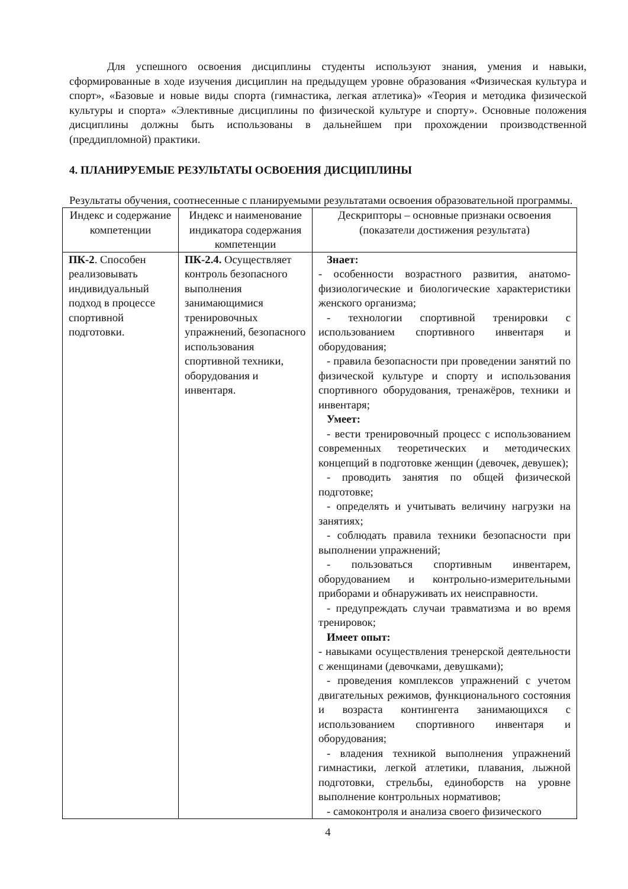Для успешного освоения дисциплины студенты используют знания, умения и навыки, сформированные в ходе изучения дисциплин на предыдущем уровне образования «Физическая культура и спорт», «Базовые и новые виды спорта (гимнастика, легкая атлетика)» «Теория и методика физической культуры и спорта» «Элективные дисциплины по физической культуре и спорту». Основные положения дисциплины должны быть использованы в дальнейшем при прохождении производственной (преддипломной) практики.
4. ПЛАНИРУЕМЫЕ РЕЗУЛЬТАТЫ ОСВОЕНИЯ ДИСЦИПЛИНЫ
Результаты обучения, соотнесенные с планируемыми результатами освоения образовательной программы.
| Индекс и содержание компетенции | Индекс и наименование индикатора содержания компетенции | Дескрипторы – основные признаки освоения (показатели достижения результата) |
| --- | --- | --- |
| ПК-2 . Способен реализовывать индивидуальный подход в процессе спортивной подготовки. | ПК-2.4. Осуществляет контроль безопасного выполнения занимающимися тренировочных упражнений, безопасного использования спортивной техники, оборудования и инвентаря. | Знает: - особенности возрастного развития, анатомо-физиологические и биологические характеристики женского организма; - технологии спортивной тренировки с использованием спортивного инвентаря и оборудования; - правила безопасности при проведении занятий по физической культуре и спорту и использования спортивного оборудования, тренажёров, техники и инвентаря; Умеет: - вести тренировочный процесс с использованием современных теоретических и методических концепций в подготовке женщин (девочек, девушек); - проводить занятия по общей физической подготовке; - определять и учитывать величину нагрузки на занятиях; - соблюдать правила техники безопасности при выполнении упражнений; - пользоваться спортивным инвентарем, оборудованием и контрольно-измерительными приборами и обнаруживать их неисправности. - предупреждать случаи травматизма и во время тренировок; Имеет опыт: - навыками осуществления тренерской деятельности с женщинами (девочками, девушками); - проведения комплексов упражнений с учетом двигательных режимов, функционального состояния и возраста контингента занимающихся с использованием спортивного инвентаря и оборудования; - владения техникой выполнения упражнений гимнастики, легкой атлетики, плавания, лыжной подготовки, стрельбы, единоборств на уровне выполнение контрольных нормативов; - самоконтроля и анализа своего физического |
4